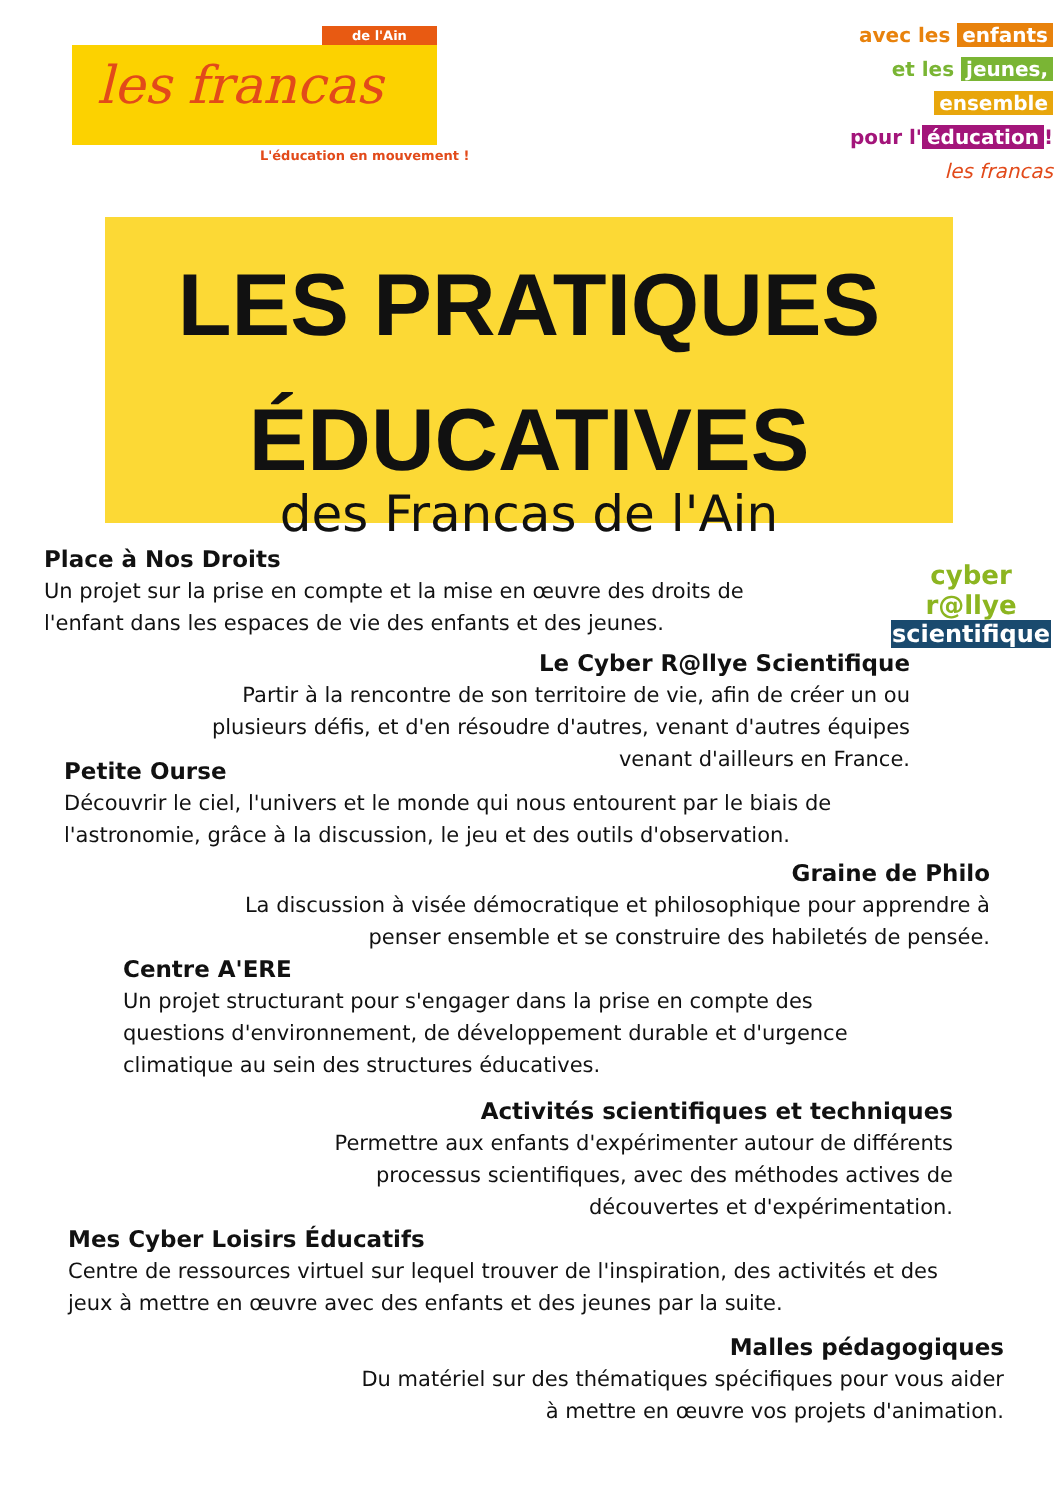de l'Ain
les francas
L'éducation en mouvement !
avec les enfants
et les jeunes,
ensemble
pour l' éducation!
les francas
LES PRATIQUES
ÉDUCATIVES
des Francas de l'Ain
cyber r@llye
scientifique
Place à Nos Droits
Un projet sur la prise en compte et la mise en œuvre des droits de l'enfant dans les espaces de vie des enfants et des jeunes.
Le Cyber R@llye Scientifique
Partir à la rencontre de son territoire de vie, afin de créer un ou plusieurs défis, et d'en résoudre d'autres, venant d'autres équipes venant d'ailleurs en France.
Petite Ourse
Découvrir le ciel, l'univers et le monde qui nous entourent par le biais de l'astronomie, grâce à la discussion, le jeu et des outils d'observation.
Graine de Philo
La discussion à visée démocratique et philosophique pour apprendre à penser ensemble et se construire des habiletés de pensée.
Centre A'ERE
Un projet structurant pour s'engager dans la prise en compte des questions d'environnement, de développement durable et d'urgence climatique au sein des structures éducatives.
Activités scientifiques et techniques
Permettre aux enfants d'expérimenter autour de différents processus scientifiques, avec des méthodes actives de découvertes et d'expérimentation.
Mes Cyber Loisirs Éducatifs
Centre de ressources virtuel sur lequel trouver de l'inspiration, des activités et des jeux à mettre en œuvre avec des enfants et des jeunes par la suite.
Malles pédagogiques
Du matériel sur des thématiques spécifiques pour vous aider à mettre en œuvre vos projets d'animation.